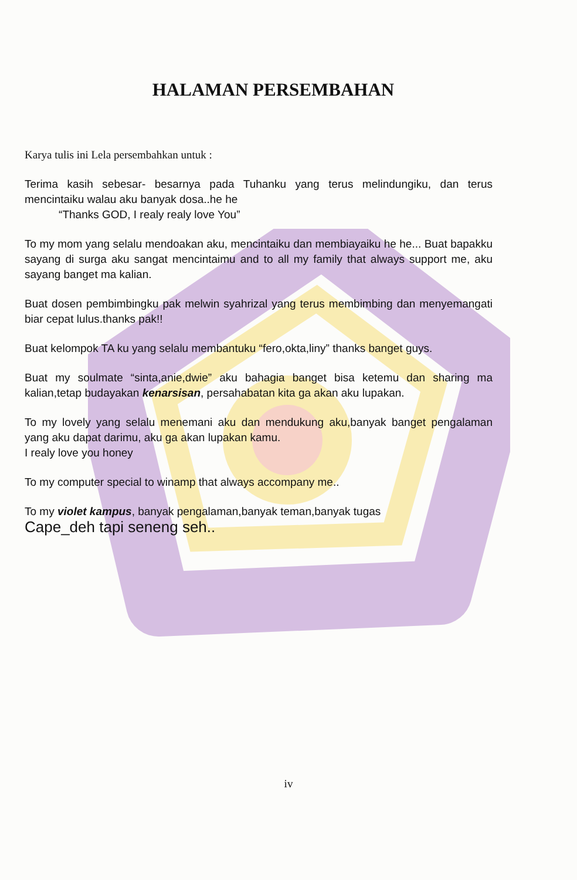HALAMAN PERSEMBAHAN
Karya tulis ini Lela persembahkan untuk :
Terima kasih sebesar- besarnya pada Tuhanku yang terus melindungiku, dan terus mencintaiku walau aku banyak dosa..he he
“Thanks GOD, I realy realy love You”
To my mom yang selalu mendoakan aku, mencintaiku dan membiayaiku he he... Buat bapakku sayang di surga aku sangat mencintaimu and to all my family that always support me, aku sayang banget ma kalian.
Buat dosen pembimbingku pak melwin syahrizal yang terus membimbing dan menyemangati biar cepat lulus.thanks pak!!
Buat kelompok TA ku yang selalu membantuku “fero,okta,liny” thanks banget guys.
Buat my soulmate “sinta,anie,dwie” aku bahagia banget bisa ketemu dan sharing ma kalian,tetap budayakan kenarsisan, persahabatan kita ga akan aku lupakan.
To my lovely yang selalu menemani aku dan mendukung aku,banyak banget pengalaman yang aku dapat darimu, aku ga akan lupakan kamu.
I realy love you honey
To my computer special to winamp that always accompany me..
To my violet kampus, banyak pengalaman,banyak teman,banyak tugas
Cape_deh tapi seneng seh..
iv